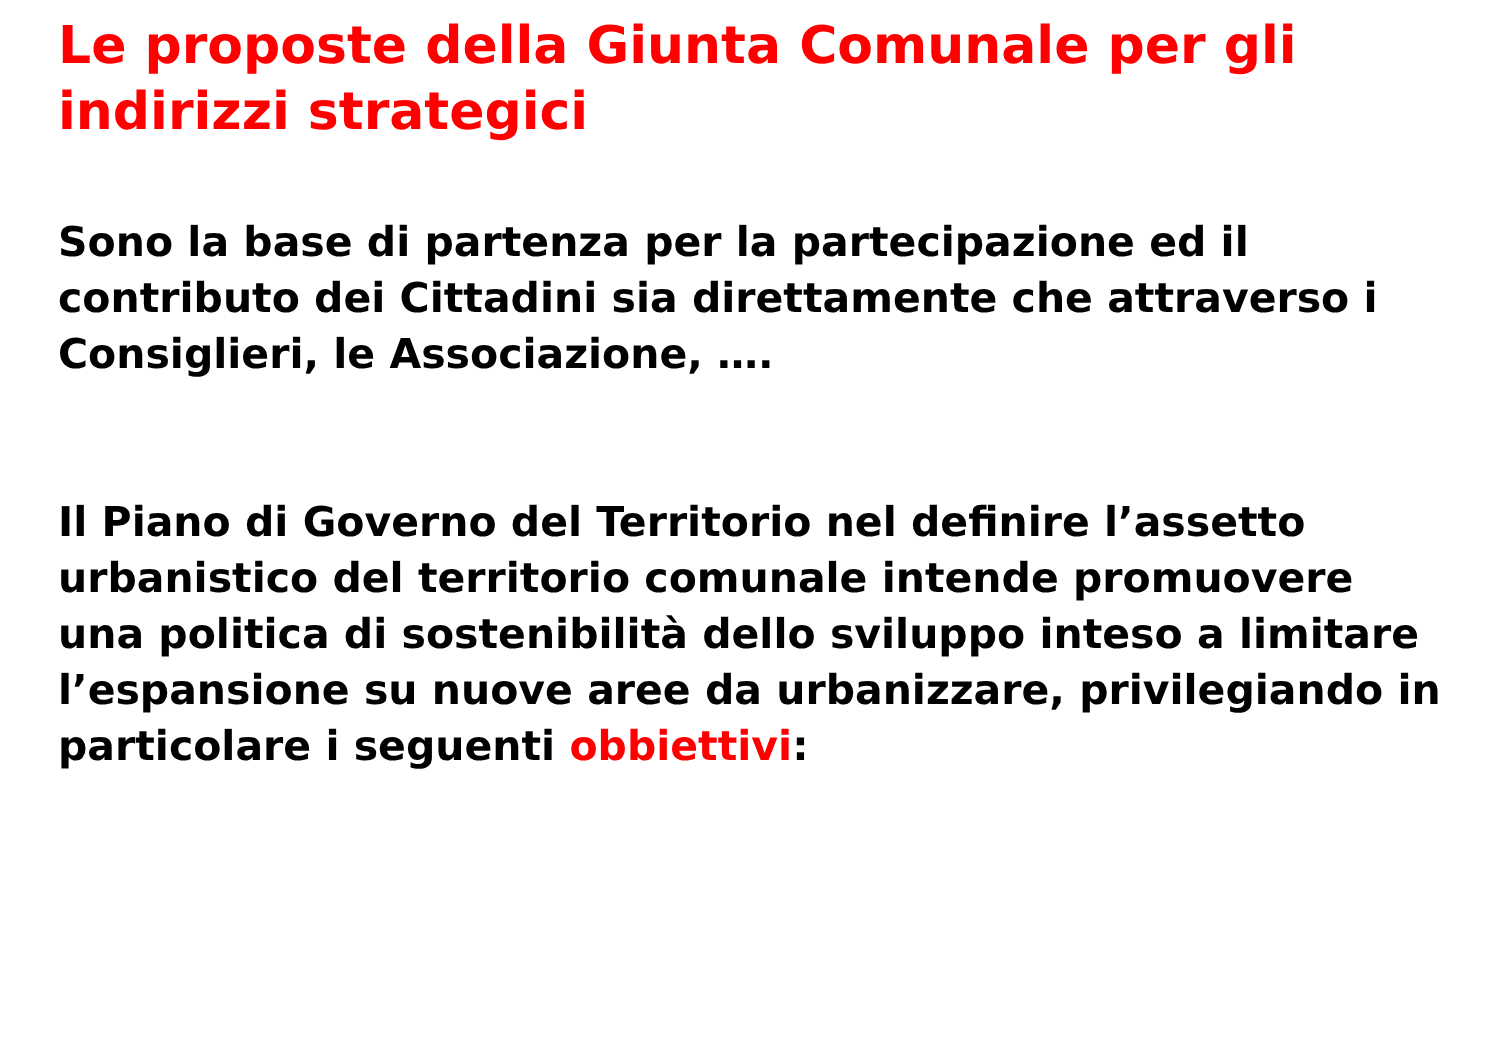Le proposte della Giunta Comunale per gli indirizzi strategici
Sono la base di partenza per la partecipazione ed il contributo dei Cittadini sia direttamente che attraverso i Consiglieri, le Associazione, ….
Il Piano di Governo del Territorio nel definire l’assetto urbanistico del territorio comunale intende promuovere una politica di sostenibilità dello sviluppo inteso a limitare l’espansione su nuove aree da urbanizzare, privilegiando in particolare i seguenti obbiettivi: